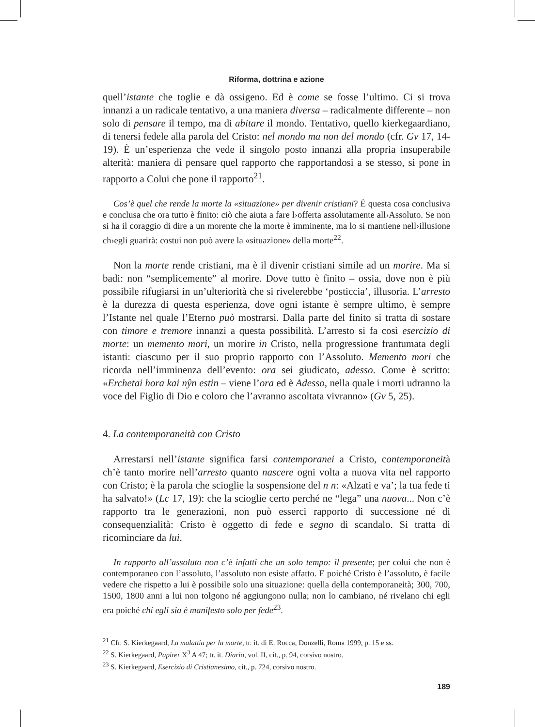Riforma, dottrina e azione
quell’istante che toglie e dà ossigeno. Ed è come se fosse l’ultimo. Ci si trova innanzi a un radicale tentativo, a una maniera diversa – radicalmente differente – non solo di pensare il tempo, ma di abitare il mondo. Tentativo, quello kierkegaardiano, di tenersi fedele alla parola del Cristo: nel mondo ma non del mondo (cfr. Gv 17, 14-19). È un’esperienza che vede il singolo posto innanzi alla propria insuperabile alterità: maniera di pensare quel rapporto che rapportandosi a se stesso, si pone in rapporto a Colui che pone il rapporto<sup>21</sup>.
Cos’è quel che rende la morte la «situazione» per divenir cristiani? È questa cosa conclusiva e conclusa che ora tutto è finito: ciò che aiuta a fare l›offerta assolutamente all›Assoluto. Se non si ha il coraggio di dire a un morente che la morte è imminente, ma lo si mantiene nell›illusione ch›egli guarirà: costui non può avere la «situazione» della morte<sup>22</sup>.
Non la morte rende cristiani, ma è il divenir cristiani simile ad un morire. Ma si badi: non “semplicemente” al morire. Dove tutto è finito – ossia, dove non è più possibile rifugiarsi in un’ulteriorità che si rivelerebbe ‘posticcia’, illusoria. L’arresto è la durezza di questa esperienza, dove ogni istante è sempre ultimo, è sempre l’Istante nel quale l’Eterno può mostrarsi. Dalla parte del finito si tratta di sostare con timore e tremore innanzi a questa possibilità. L’arresto si fa così esercizio di morte: un memento mori, un morire in Cristo, nella progressione frantumata degli istanti: ciascuno per il suo proprio rapporto con l’Assoluto. Memento mori che ricorda nell’imminenza dell’evento: ora sei giudicato, adesso. Come è scritto: «Erchetai hora kai nŷn estin – viene l’ora ed è Adesso, nella quale i morti udranno la voce del Figlio di Dio e coloro che l’avranno ascoltata vivranno» (Gv 5, 25).
4. La contemporaneità con Cristo
Arrestarsi nell’istante significa farsi contemporanei a Cristo, contemporaneità ch’è tanto morire nell’arresto quanto nascere ogni volta a nuova vita nel rapporto con Cristo; è la parola che scioglie la sospensione del n n: «Alzati e va’; la tua fede ti ha salvato!» (Lc 17, 19): che la scioglie certo perché ne “lega” una nuova... Non c’è rapporto tra le generazioni, non può esserci rapporto di successione né di consequenzialità: Cristo è oggetto di fede e segno di scandalo. Si tratta di ricominciare da lui.
In rapporto all’assoluto non c’è infatti che un solo tempo: il presente; per colui che non è contemporaneo con l’assoluto, l’assoluto non esiste affatto. E poiché Cristo è l’assoluto, è facile vedere che rispetto a lui è possibile solo una situazione: quella della contemporaneità; 300, 700, 1500, 1800 anni a lui non tolgono né aggiungono nulla; non lo cambiano, né rivelano chi egli era poiché chi egli sia è manifesto solo per fede<sup>23</sup>.
<sup>21</sup> Cfr. S. Kierkegaard, La malattia per la morte, tr. it. di E. Rocca, Donzelli, Roma 1999, p. 15 e ss.
<sup>22</sup> S. Kierkegaard, Papirer X<sup>3</sup> A 47; tr. it. Diario, vol. II, cit., p. 94, corsivo nostro.
<sup>23</sup> S. Kierkegaard, Esercizio di Cristianesimo, cit., p. 724, corsivo nostro.
189